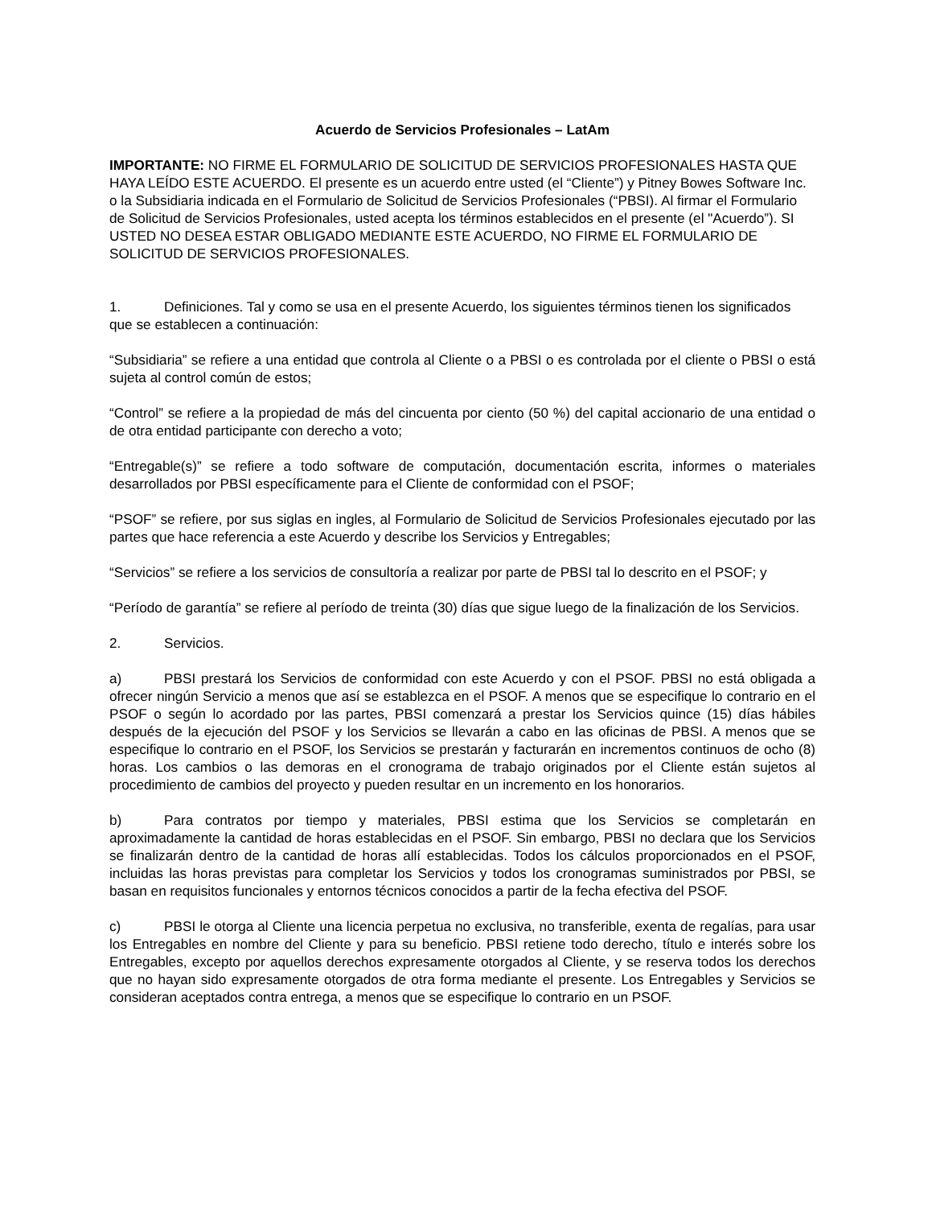Acuerdo de Servicios Profesionales – LatAm
IMPORTANTE: NO FIRME EL FORMULARIO DE SOLICITUD DE SERVICIOS PROFESIONALES HASTA QUE HAYA LEÍDO ESTE ACUERDO. El presente es un acuerdo entre usted (el “Cliente”) y Pitney Bowes Software Inc. o la Subsidiaria indicada en el Formulario de Solicitud de Servicios Profesionales (“PBSI). Al firmar el Formulario de Solicitud de Servicios Profesionales, usted acepta los términos establecidos en el presente (el "Acuerdo”). SI USTED NO DESEA ESTAR OBLIGADO MEDIANTE ESTE ACUERDO, NO FIRME EL FORMULARIO DE SOLICITUD DE SERVICIOS PROFESIONALES.
1. Definiciones. Tal y como se usa en el presente Acuerdo, los siguientes términos tienen los significados que se establecen a continuación:
“Subsidiaria” se refiere a una entidad que controla al Cliente o a PBSI o es controlada por el cliente o PBSI o está sujeta al control común de estos;
“Control” se refiere a la propiedad de más del cincuenta por ciento (50 %) del capital accionario de una entidad o de otra entidad participante con derecho a voto;
“Entregable(s)” se refiere a todo software de computación, documentación escrita, informes o materiales desarrollados por PBSI específicamente para el Cliente de conformidad con el PSOF;
“PSOF” se refiere, por sus siglas en ingles, al Formulario de Solicitud de Servicios Profesionales ejecutado por las partes que hace referencia a este Acuerdo y describe los Servicios y Entregables;
“Servicios” se refiere a los servicios de consultoría a realizar por parte de PBSI tal lo descrito en el PSOF; y
“Período de garantía” se refiere al período de treinta (30) días que sigue luego de la finalización de los Servicios.
2. Servicios.
a) PBSI prestará los Servicios de conformidad con este Acuerdo y con el PSOF. PBSI no está obligada a ofrecer ningún Servicio a menos que así se establezca en el PSOF. A menos que se especifique lo contrario en el PSOF o según lo acordado por las partes, PBSI comenzará a prestar los Servicios quince (15) días hábiles después de la ejecución del PSOF y los Servicios se llevarán a cabo en las oficinas de PBSI. A menos que se especifique lo contrario en el PSOF, los Servicios se prestarán y facturarán en incrementos continuos de ocho (8) horas. Los cambios o las demoras en el cronograma de trabajo originados por el Cliente están sujetos al procedimiento de cambios del proyecto y pueden resultar en un incremento en los honorarios.
b) Para contratos por tiempo y materiales, PBSI estima que los Servicios se completarán en aproximadamente la cantidad de horas establecidas en el PSOF. Sin embargo, PBSI no declara que los Servicios se finalizarán dentro de la cantidad de horas allí establecidas. Todos los cálculos proporcionados en el PSOF, incluidas las horas previstas para completar los Servicios y todos los cronogramas suministrados por PBSI, se basan en requisitos funcionales y entornos técnicos conocidos a partir de la fecha efectiva del PSOF.
c) PBSI le otorga al Cliente una licencia perpetua no exclusiva, no transferible, exenta de regalías, para usar los Entregables en nombre del Cliente y para su beneficio. PBSI retiene todo derecho, título e interés sobre los Entregables, excepto por aquellos derechos expresamente otorgados al Cliente, y se reserva todos los derechos que no hayan sido expresamente otorgados de otra forma mediante el presente. Los Entregables y Servicios se consideran aceptados contra entrega, a menos que se especifique lo contrario en un PSOF.